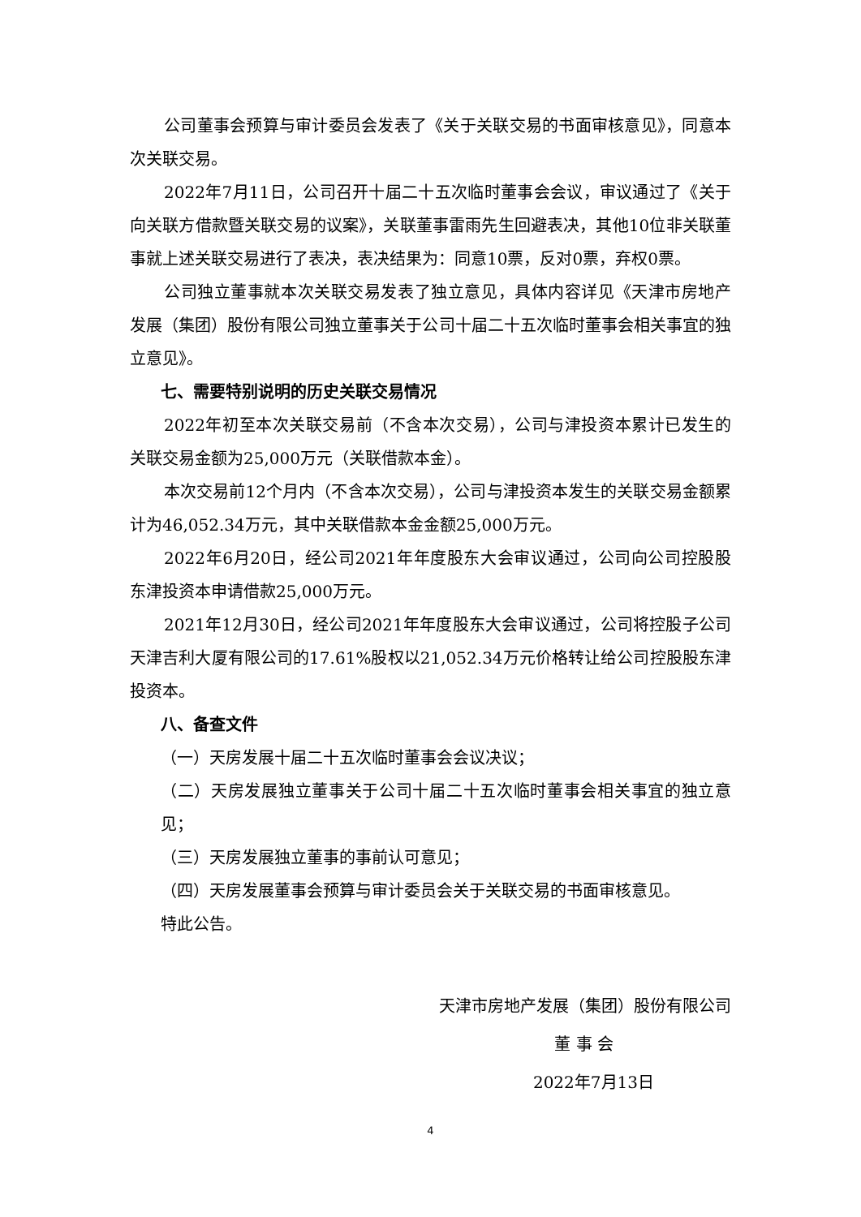公司董事会预算与审计委员会发表了《关于关联交易的书面审核意见》，同意本次关联交易。
2022年7月11日，公司召开十届二十五次临时董事会会议，审议通过了《关于向关联方借款暨关联交易的议案》，关联董事雷雨先生回避表决，其他10位非关联董事就上述关联交易进行了表决，表决结果为：同意10票，反对0票，弃权0票。
公司独立董事就本次关联交易发表了独立意见，具体内容详见《天津市房地产发展（集团）股份有限公司独立董事关于公司十届二十五次临时董事会相关事宜的独立意见》。
七、需要特别说明的历史关联交易情况
2022年初至本次关联交易前（不含本次交易），公司与津投资本累计已发生的关联交易金额为25,000万元（关联借款本金）。
本次交易前12个月内（不含本次交易），公司与津投资本发生的关联交易金额累计为46,052.34万元，其中关联借款本金金额25,000万元。
2022年6月20日，经公司2021年年度股东大会审议通过，公司向公司控股股东津投资本申请借款25,000万元。
2021年12月30日，经公司2021年年度股东大会审议通过，公司将控股子公司天津吉利大厦有限公司的17.61%股权以21,052.34万元价格转让给公司控股股东津投资本。
八、备查文件
（一）天房发展十届二十五次临时董事会会议决议；
（二）天房发展独立董事关于公司十届二十五次临时董事会相关事宜的独立意见；
（三）天房发展独立董事的事前认可意见；
（四）天房发展董事会预算与审计委员会关于关联交易的书面审核意见。
特此公告。
天津市房地产发展（集团）股份有限公司
董 事 会
2022年7月13日
4